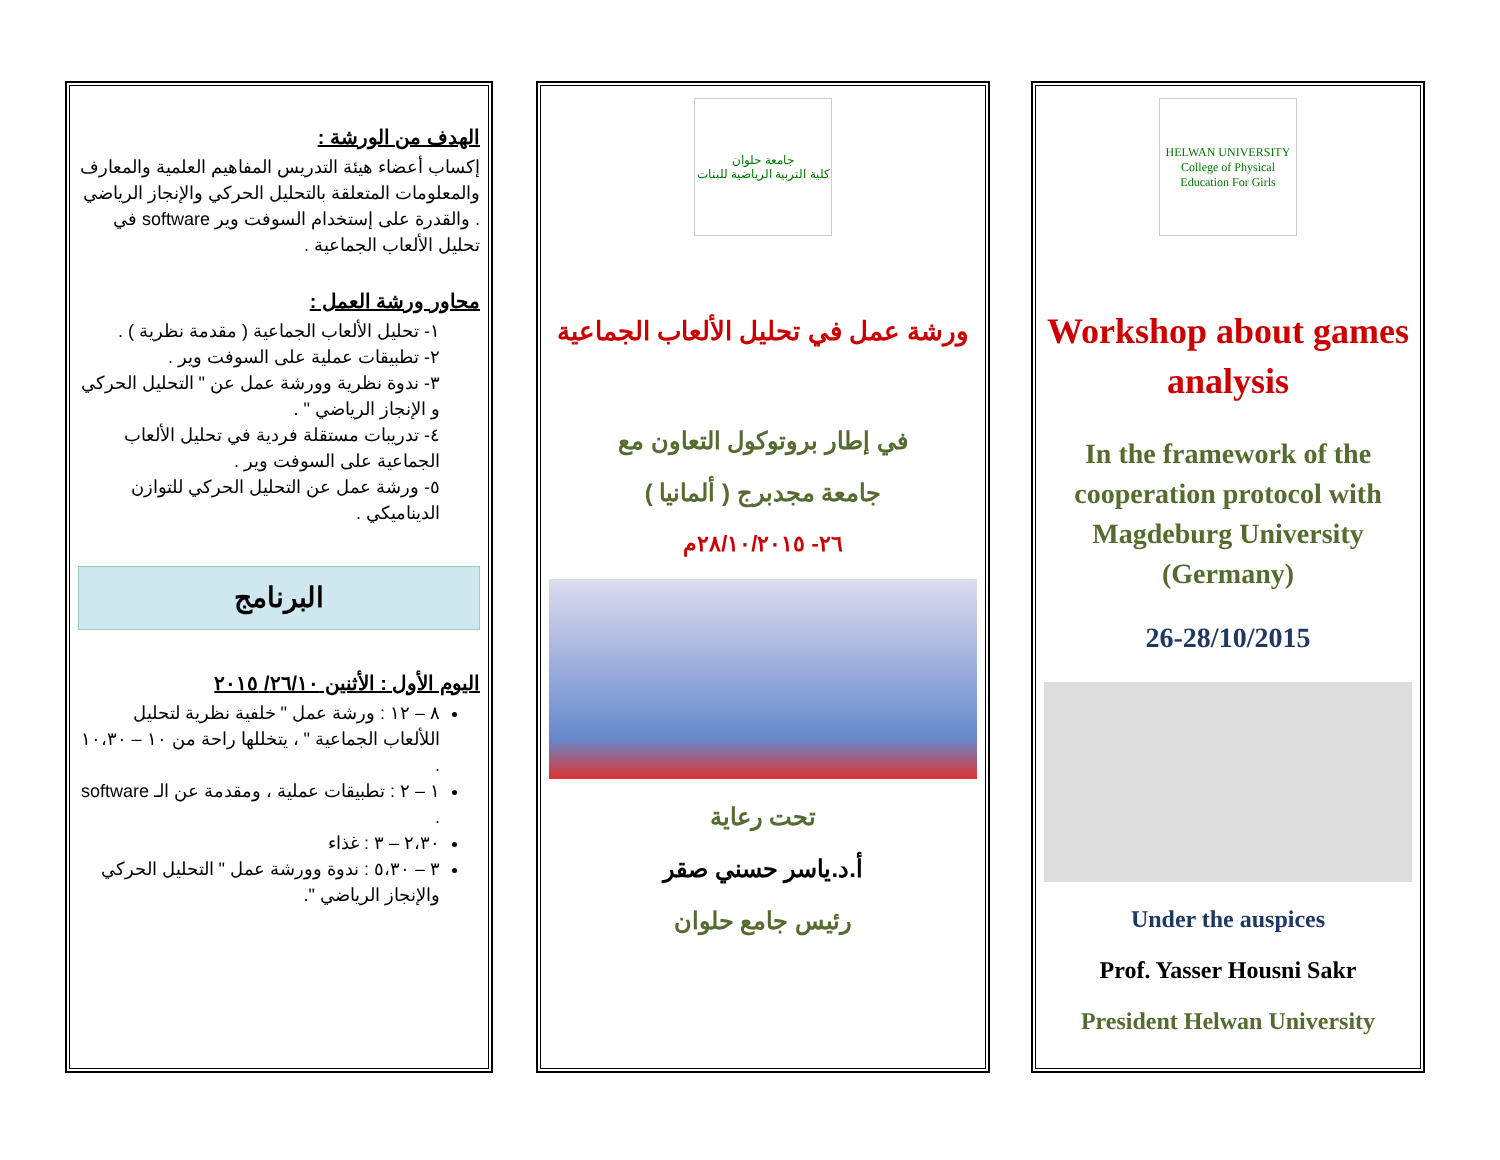الهدف من الورشة :
إكساب أعضاء هيئة التدريس المفاهيم العلمية والمعارف والمعلومات المتعلقة بالتحليل الحركي والإنجاز الرياضي . والقدرة على إستخدام السوفت وير software في تحليل الألعاب الجماعية .
محاور ورشة العمل :
١- تحليل الألعاب الجماعية ( مقدمة نظرية ) .
٢- تطبيقات عملية على السوفت وير .
٣- ندوة نظرية وورشة عمل عن " التحليل الحركي و الإنجاز الرياضي " .
٤- تدريبات مستقلة فردية في تحليل الألعاب الجماعية على السوفت وير .
٥- ورشة عمل عن التحليل الحركي للتوازن الديناميكي .
البرنامج
اليوم الأول : الأثنين ٢٦/١٠/ ٢٠١٥
٨ – ١٢ : ورشة عمل " خلفية نظرية لتحليل اللألعاب الجماعية " ، يتخللها راحة من ١٠ – ١٠،٣٠ .
١ – ٢ : تطبيقات عملية ، ومقدمة عن الـ software .
٢،٣٠ – ٣ : غذاء
٣ – ٥،٣٠ : ندوة وورشة عمل " التحليل الحركي والإنجاز الرياضي ".
جامعة حلوان
كلية التربية الرياضية للبنات
ورشة عمل في تحليل الألعاب الجماعية
في إطار بروتوكول التعاون مع
جامعة مجدبرج ( ألمانيا )
٢٦- ٢٨/١٠/٢٠١٥م
تحت رعاية
أ.د.ياسر حسني صقر
رئيس جامع حلوان
HELWAN UNIVERSITY
College of Physical Education For Girls
Workshop about games analysis
In the framework of the cooperation protocol with Magdeburg University (Germany)
26-28/10/2015
Under the auspices
Prof. Yasser Housni Sakr
President Helwan University